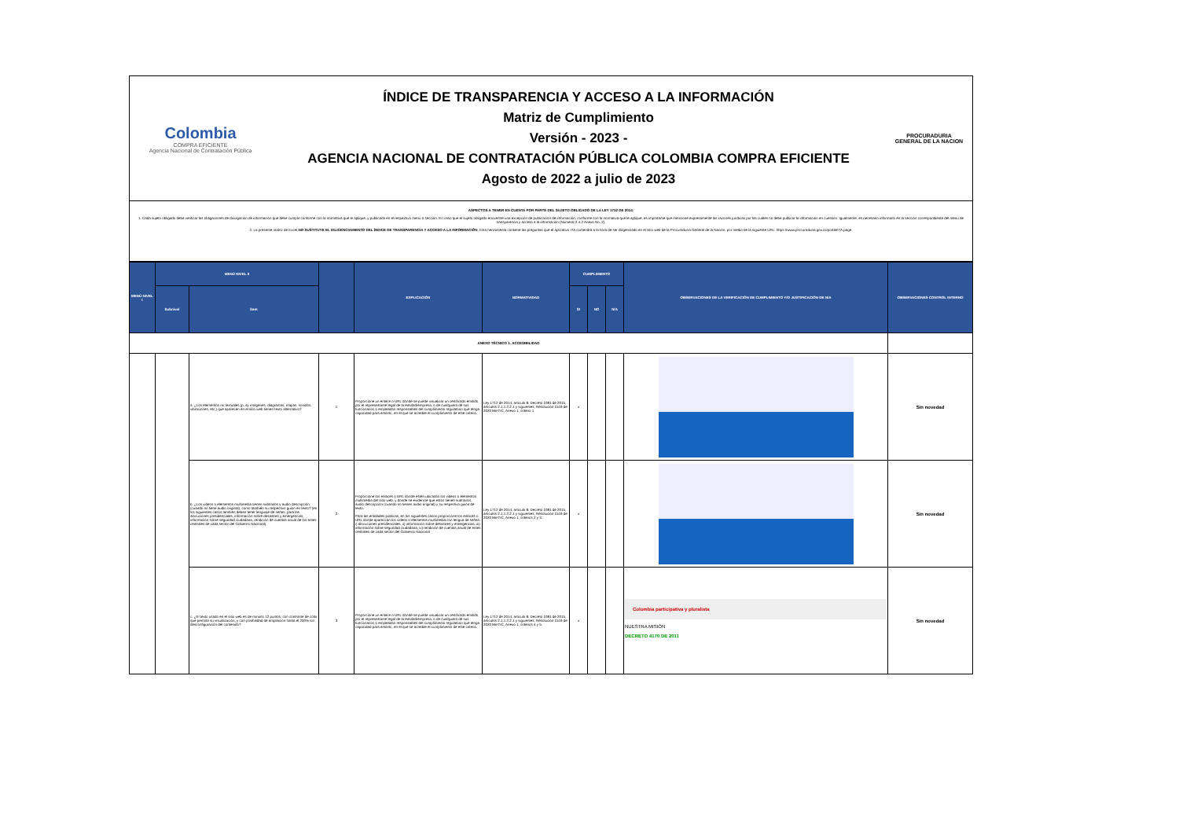Colombia
COMPRA EFICIENTE
Agencia Nacional de Contratación Pública
ÍNDICE DE TRANSPARENCIA Y ACCESO A LA INFORMACIÓN
Matriz de Cumplimiento
Versión - 2023 -
AGENCIA NACIONAL DE CONTRATACIÓN PÚBLICA COLOMBIA COMPRA EFICIENTE
Agosto de 2022 a julio de 2023
PROCURADURIA
GENERAL DE LA NACION
ASPECTOS A TENER EN CUENTA POR PARTE DEL SUJETO OBLIGADO DE LA LEY 1712 DE 2014:
1. Cada sujeto obligado debe verificar las obligaciones de divulgación de información que debe cumplir conforme con la normativa que le aplique, y publicarla en el respectivo menú o sección. En caso que el sujeto obligado encuentre una excepción de publicación de información, conforme con la normativa que le aplique, es importante que mencione expresamente las razones jurídicas por las cuáles no debe publicar la información en cuestión. Igualmente, es necesario informarlo en la sección correspondiente del menú de transparencia y acceso a la información (Numeral 2.4.2 Anexo No. 2).
2. La presente matriz de Excel NO SUSTITUYE EL DILIGENCIAMIENTO DEL ÍNDICE DE TRANSPARENCIA Y ACCESO A LA INFORMACIÓN; Esta herramienta contiene las preguntas que el aplicativo ITA contendrá a la hora de ser diligenciado en el sitio web de la Procuraduría General de la Nación, por medio de la siguiente URL: https://www.procuraduria.gov.co/portal/ITA.page.
| MENÚ NIVEL I | MENÚ NIVEL II | | | EXPLICACIÓN | NORMATIVIDAD | CUMPLIMIENTO | | | OBSERVACIONES DE LA VERIFICACIÓN DE CUMPLIMIENTO Y/O JUSTIFICACIÓN DE N/A | OBSERVACIONES CONTROL INTERNO |
| --- | --- | --- | --- | --- | --- | --- | --- | --- | --- | --- |
| | Subnivel | Ítem | | | | SI | NO | N/A | | |
| ANEXO TÉCNICO 1. ACCESIBILIDAD | | | | | | | | | | |
| | | a. ¿Los elementos no textuales (p. ej. imágenes, diagramas, mapas, sonidos, vibraciones, etc.) que aparecen en el sitio web tienen texto alternativo? | 1 | Proporcione un enlace o URL donde se puede visualizar un certificado emitido por el representante legal de la entidad/empresa, o de cualquiera de sus funcionarios o empleados responsables del cumplimiento regulatorio que tenga capacidad para emitirlo, en el que se acredite el cumplimiento de este criterio. | Ley 1712 de 2014, artículo 8; Decreto 1081 de 2015, artículos 2.1.1.2.2.1 y siguientes; Resolución 1519 de 2020 MinTIC, Anexo 1, criterio 1. | x | | | | Sin novedad |
| | | b. ¿Los videos o elementos multimedia tienen subtítulos y audio descripción (cuando no tiene audio original), como también su respectivo guion en texto? (en los siguientes casos también deben tener lenguaje de señas: para las alocuciones presidenciales, información sobre desastres y emergencias, información sobre seguridad ciudadana, rendición de cuentas anual de los entes centrales de cada sector del Gobierno Nacional). | 2 | Proporcione los enlaces o URL donde estén ubicados los videos o elementos multimedia del sitio web, y donde se evidencie que estos tienen subtítulos, audio descripción (cuando no tienen audio original) y su respectivo guion de texto. Para las entidades públicas, en los siguientes casos proporcione los enlaces o URL donde aparezcan los videos o elementos multimedia con lengua de señas: i) alocuciones presidenciales, ii) información sobre desastres y emergencias, iii) información sobre seguridad ciudadana, iv) rendición de cuentas anual de entes centrales de cada sector del Gobierno Nacional | Ley 1712 de 2014, artículo 8; Decreto 1081 de 2015, artículos 2.1.1.2.2.1 y siguientes; Resolución 1519 de 2020 MinTIC, Anexo 1, criterios 2 y 3. | x | | | | Sin novedad |
| | | c. ¿El texto usado en el sitio web es de mínimo 12 puntos, con contraste de color que permita su visualización, y con posibilidad de ampliación hasta el 200% sin desconfiguración del contenido? | 3 | Proporcione un enlace o URL donde se puede visualizar un certificado emitido por el representante legal de la entidad/empresa, o de cualquiera de sus funcionarios o empleados responsables del cumplimiento regulatorio que tenga capacidad para emitirlo, en el que se acredite el cumplimiento de este criterio. | Ley 1712 de 2014, artículo 8; Decreto 1081 de 2015, artículos 2.1.1.2.2.1 y siguientes; Resolución 1519 de 2020 MinTIC, Anexo 1, criterios 4 y 5. | x | | | Colombia participativa y pluralista NUESTRA MISIÓN DECRETO 4170 DE 2011 | Sin novedad |